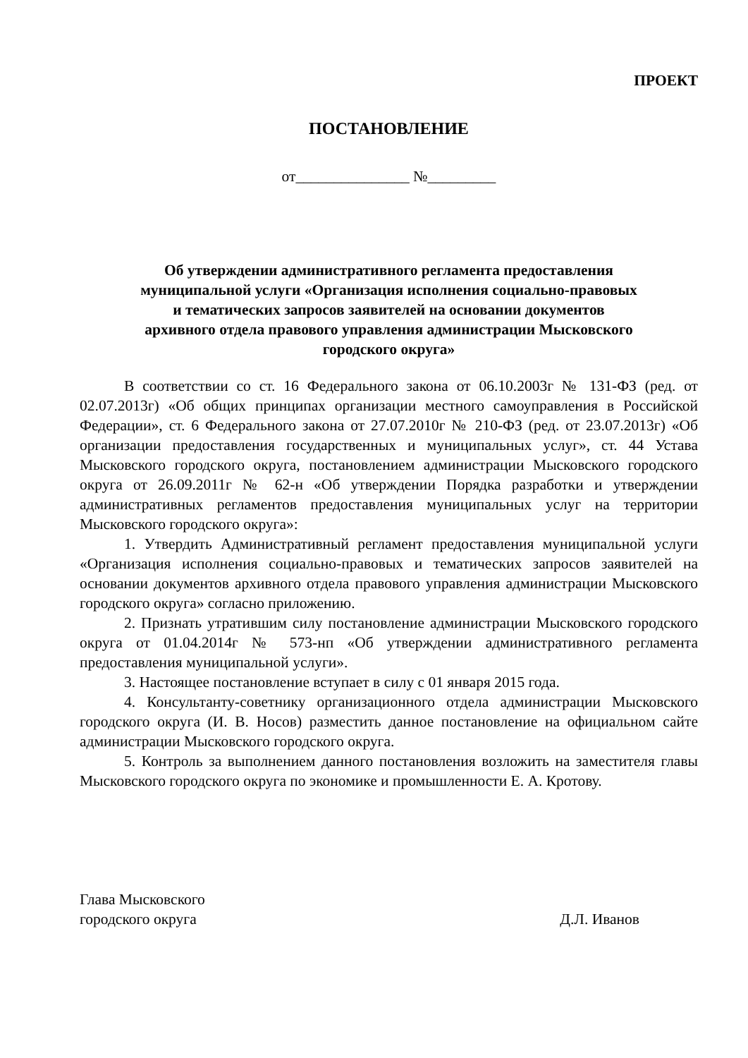ПРОЕКТ
ПОСТАНОВЛЕНИЕ
от_______________ №_________
Об утверждении административного регламента предоставления
муниципальной услуги «Организация исполнения социально-правовых
и тематических запросов заявителей на основании документов
архивного отдела правового управления администрации Мысковского
городского округа»
В соответствии со ст. 16 Федерального закона от 06.10.2003г № 131-ФЗ (ред. от 02.07.2013г) «Об общих принципах организации местного самоуправления в Российской Федерации», ст. 6 Федерального закона от 27.07.2010г № 210-ФЗ (ред. от 23.07.2013г) «Об организации предоставления государственных и муниципальных услуг», ст. 44 Устава Мысковского городского округа, постановлением администрации Мысковского городского округа от 26.09.2011г № 62-н «Об утверждении Порядка разработки и утверждении административных регламентов предоставления муниципальных услуг на территории Мысковского городского округа»:
1. Утвердить Административный регламент предоставления муниципальной услуги «Организация исполнения социально-правовых и тематических запросов заявителей на основании документов архивного отдела правового управления администрации Мысковского городского округа» согласно приложению.
2. Признать утратившим силу постановление администрации Мысковского городского округа от 01.04.2014г № 573-нп «Об утверждении административного регламента предоставления муниципальной услуги».
3. Настоящее постановление вступает в силу с 01 января 2015 года.
4. Консультанту-советнику организационного отдела администрации Мысковского городского округа (И. В. Носов) разместить данное постановление на официальном сайте администрации Мысковского городского округа.
5. Контроль за выполнением данного постановления возложить на заместителя главы Мысковского городского округа по экономике и промышленности Е. А. Кротову.
Глава Мысковского
городского округа
Д.Л. Иванов